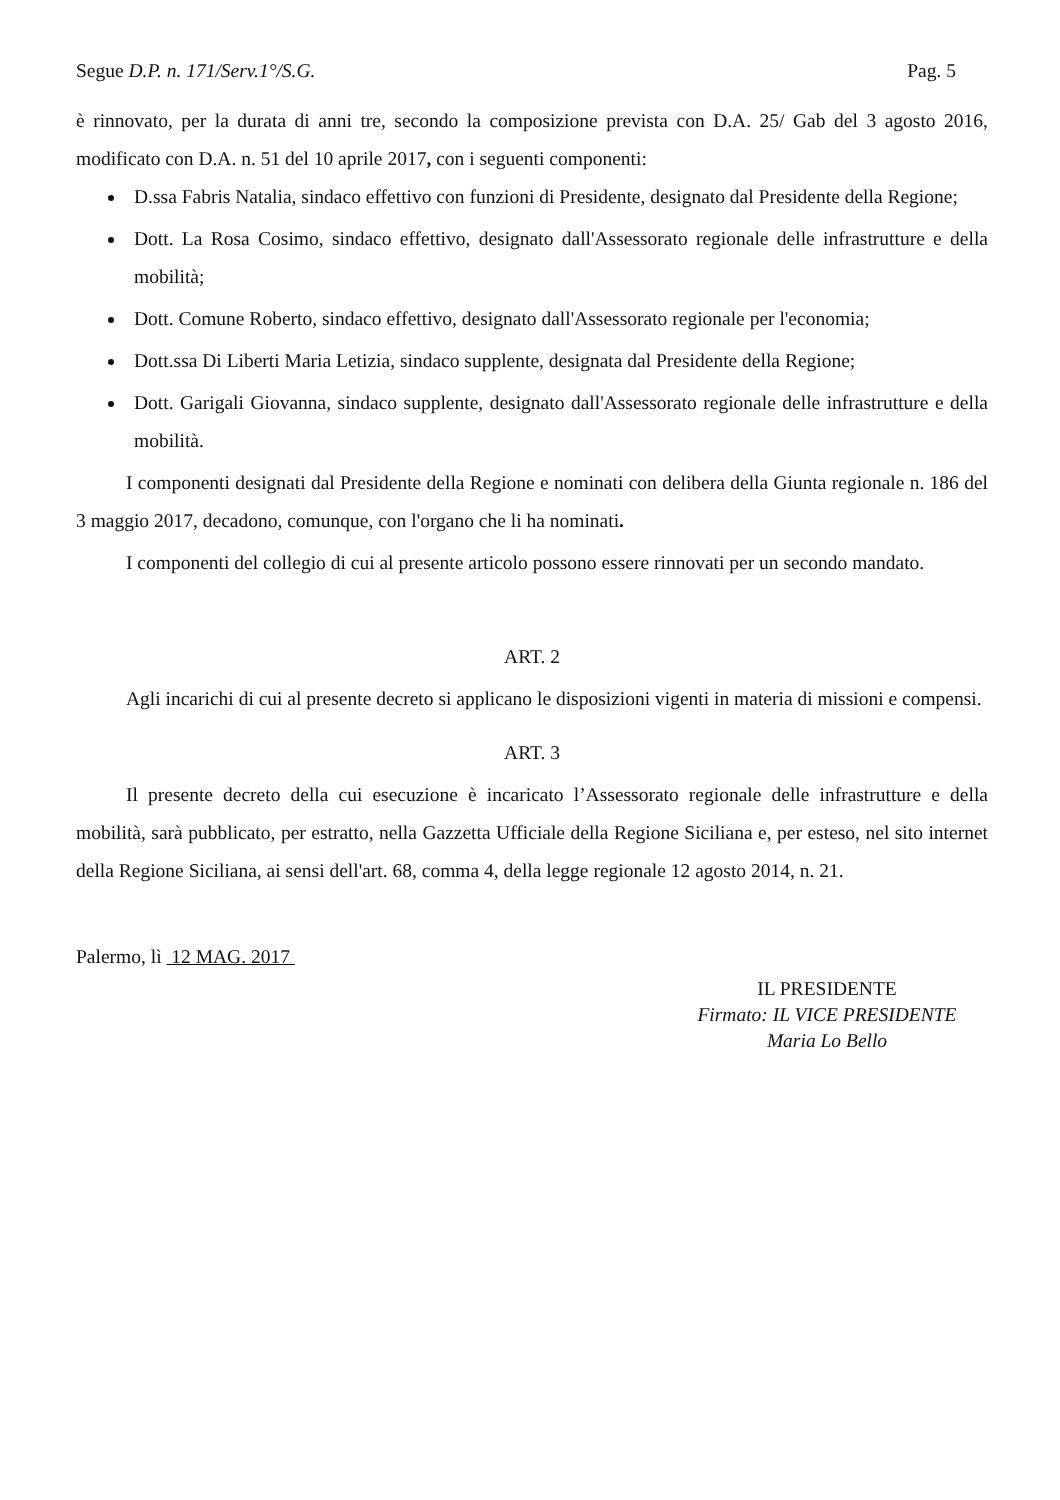Segue D.P. n. 171/Serv.1°/S.G. Pag. 5
è rinnovato, per la durata di anni tre, secondo la composizione prevista con D.A. 25/ Gab del 3 agosto 2016, modificato con D.A. n. 51 del 10 aprile 2017, con i seguenti componenti:
D.ssa Fabris Natalia, sindaco effettivo con funzioni di Presidente, designato dal Presidente della Regione;
Dott. La Rosa Cosimo, sindaco effettivo, designato dall'Assessorato regionale delle infrastrutture e della mobilità;
Dott. Comune Roberto, sindaco effettivo, designato dall'Assessorato regionale per l'economia;
Dott.ssa Di Liberti Maria Letizia, sindaco supplente, designata dal Presidente della Regione;
Dott. Garigali Giovanna, sindaco supplente, designato dall'Assessorato regionale delle infrastrutture e della mobilità.
I componenti designati dal Presidente della Regione e nominati con delibera della Giunta regionale n. 186 del 3 maggio 2017, decadono, comunque, con l'organo che li ha nominati.
I componenti del collegio di cui al presente articolo possono essere rinnovati per un secondo mandato.
ART. 2
Agli incarichi di cui al presente decreto si applicano le disposizioni vigenti in materia di missioni e compensi.
ART. 3
Il presente decreto della cui esecuzione è incaricato l’Assessorato regionale delle infrastrutture e della mobilità, sarà pubblicato, per estratto, nella Gazzetta Ufficiale della Regione Siciliana e, per esteso, nel sito internet della Regione Siciliana, ai sensi dell'art. 68, comma 4, della legge regionale 12 agosto 2014, n. 21.
Palermo, lì 12 MAG. 2017
IL PRESIDENTE
Firmato: IL VICE PRESIDENTE
Maria Lo Bello